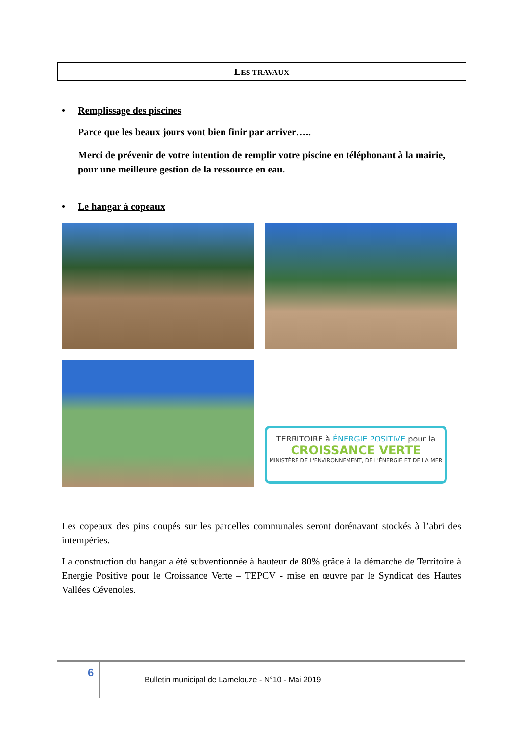LES TRAVAUX
• Remplissage des piscines
Parce que les beaux jours vont bien finir par arriver…..
Merci de prévenir de votre intention de remplir votre piscine en téléphonant à la mairie, pour une meilleure gestion de la ressource en eau.
• Le hangar à copeaux
TERRITOIRE à ÉNERGIE POSITIVE pour la
CROISSANCE VERTE
MINISTÈRE DE L'ENVIRONNEMENT, DE L'ÉNERGIE ET DE LA MER
Les copeaux des pins coupés sur les parcelles communales seront dorénavant stockés à l’abri des intempéries.
La construction du hangar a été subventionnée à hauteur de 80% grâce à la démarche de Territoire à Energie Positive pour le Croissance Verte – TEPCV - mise en œuvre par le Syndicat des Hautes Vallées Cévenoles.
6
Bulletin municipal de Lamelouze - N°10 - Mai 2019